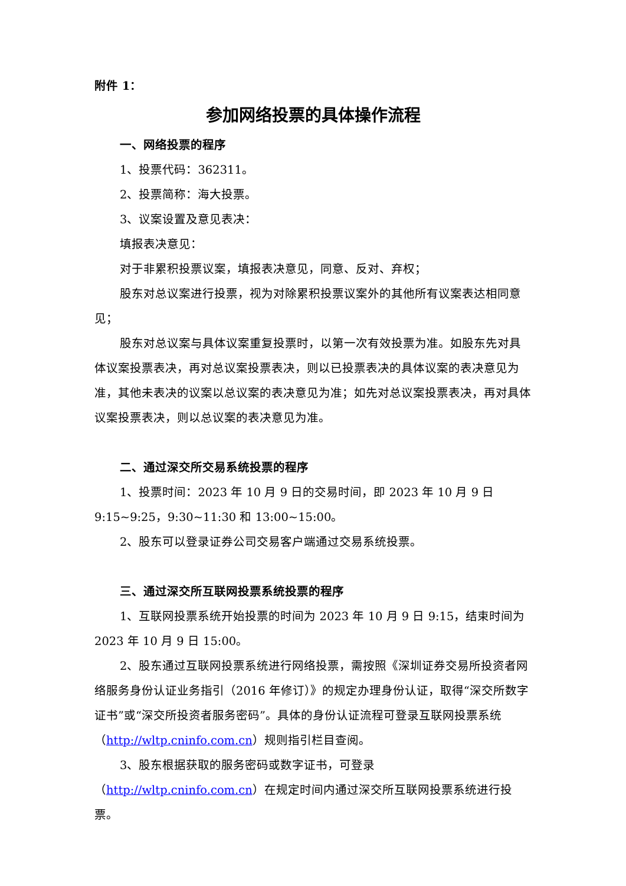附件 1：
参加网络投票的具体操作流程
一、网络投票的程序
1、投票代码：362311。
2、投票简称：海大投票。
3、议案设置及意见表决：
填报表决意见：
对于非累积投票议案，填报表决意见，同意、反对、弃权；
股东对总议案进行投票，视为对除累积投票议案外的其他所有议案表达相同意见；
股东对总议案与具体议案重复投票时，以第一次有效投票为准。如股东先对具体议案投票表决，再对总议案投票表决，则以已投票表决的具体议案的表决意见为准，其他未表决的议案以总议案的表决意见为准；如先对总议案投票表决，再对具体议案投票表决，则以总议案的表决意见为准。
二、通过深交所交易系统投票的程序
1、投票时间：2023 年 10 月 9 日的交易时间，即 2023 年 10 月 9 日 9:15~9:25，9:30~11:30 和 13:00~15:00。
2、股东可以登录证券公司交易客户端通过交易系统投票。
三、通过深交所互联网投票系统投票的程序
1、互联网投票系统开始投票的时间为 2023 年 10 月 9 日 9:15，结束时间为 2023 年 10 月 9 日 15:00。
2、股东通过互联网投票系统进行网络投票，需按照《深圳证券交易所投资者网络服务身份认证业务指引（2016 年修订）》的规定办理身份认证，取得“深交所数字证书”或“深交所投资者服务密码”。具体的身份认证流程可登录互联网投票系统（http://wltp.cninfo.com.cn）规则指引栏目查阅。
3、股东根据获取的服务密码或数字证书，可登录（http://wltp.cninfo.com.cn）在规定时间内通过深交所互联网投票系统进行投票。